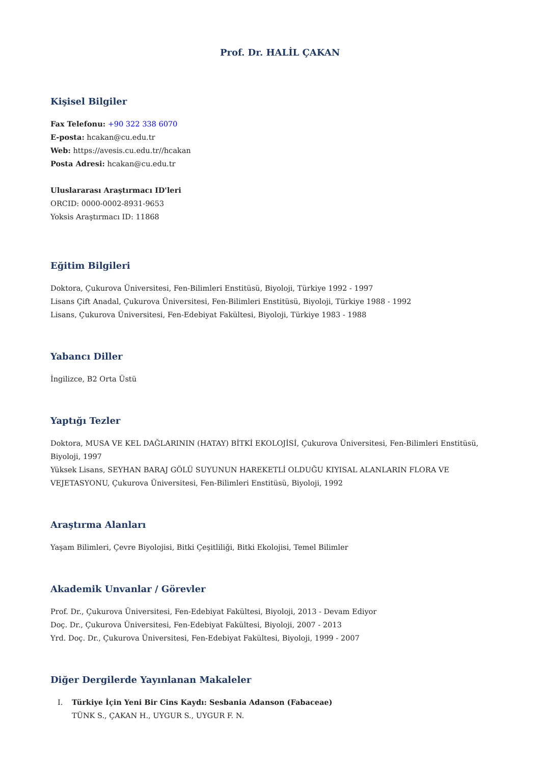Prof. Dr. HALİL ÇAKAN
Kişisel Bilgiler
Fax Telefonu: +90 322 338 6070
E-posta: hcakan@cu.edu.tr
Web: https://avesis.cu.edu.tr//hcakan
Posta Adresi: hcakan@cu.edu.tr
Uluslararası Araştırmacı ID'leri
ORCID: 0000-0002-8931-9653
Yoksis Araştırmacı ID: 11868
Eğitim Bilgileri
Doktora, Çukurova Üniversitesi, Fen-Bilimleri Enstitüsü, Biyoloji, Türkiye 1992 - 1997
Lisans Çift Anadal, Çukurova Üniversitesi, Fen-Bilimleri Enstitüsü, Biyoloji, Türkiye 1988 - 1992
Lisans, Çukurova Üniversitesi, Fen-Edebiyat Fakültesi, Biyoloji, Türkiye 1983 - 1988
Yabancı Diller
İngilizce, B2 Orta Üstü
Yaptığı Tezler
Doktora, MUSA VE KEL DAĞLARININ (HATAY) BİTKİ EKOLOJİSİ, Çukurova Üniversitesi, Fen-Bilimleri Enstitüsü, Biyoloji, 1997
Yüksek Lisans, SEYHAN BARAJ GÖLÜ SUYUNUN HAREKETLİ OLDUĞU KIYISAL ALANLARIN FLORA VE VEJETASYONU, Çukurova Üniversitesi, Fen-Bilimleri Enstitüsü, Biyoloji, 1992
Araştırma Alanları
Yaşam Bilimleri, Çevre Biyolojisi, Bitki Çeşitliliği, Bitki Ekolojisi, Temel Bilimler
Akademik Unvanlar / Görevler
Prof. Dr., Çukurova Üniversitesi, Fen-Edebiyat Fakültesi, Biyoloji, 2013 - Devam Ediyor
Doç. Dr., Çukurova Üniversitesi, Fen-Edebiyat Fakültesi, Biyoloji, 2007 - 2013
Yrd. Doç. Dr., Çukurova Üniversitesi, Fen-Edebiyat Fakültesi, Biyoloji, 1999 - 2007
Diğer Dergilerde Yayınlanan Makaleler
I. Türkiye İçin Yeni Bir Cins Kaydı: Sesbania Adanson (Fabaceae)
TÜNK S., ÇAKAN H., UYGUR S., UYGUR F. N.